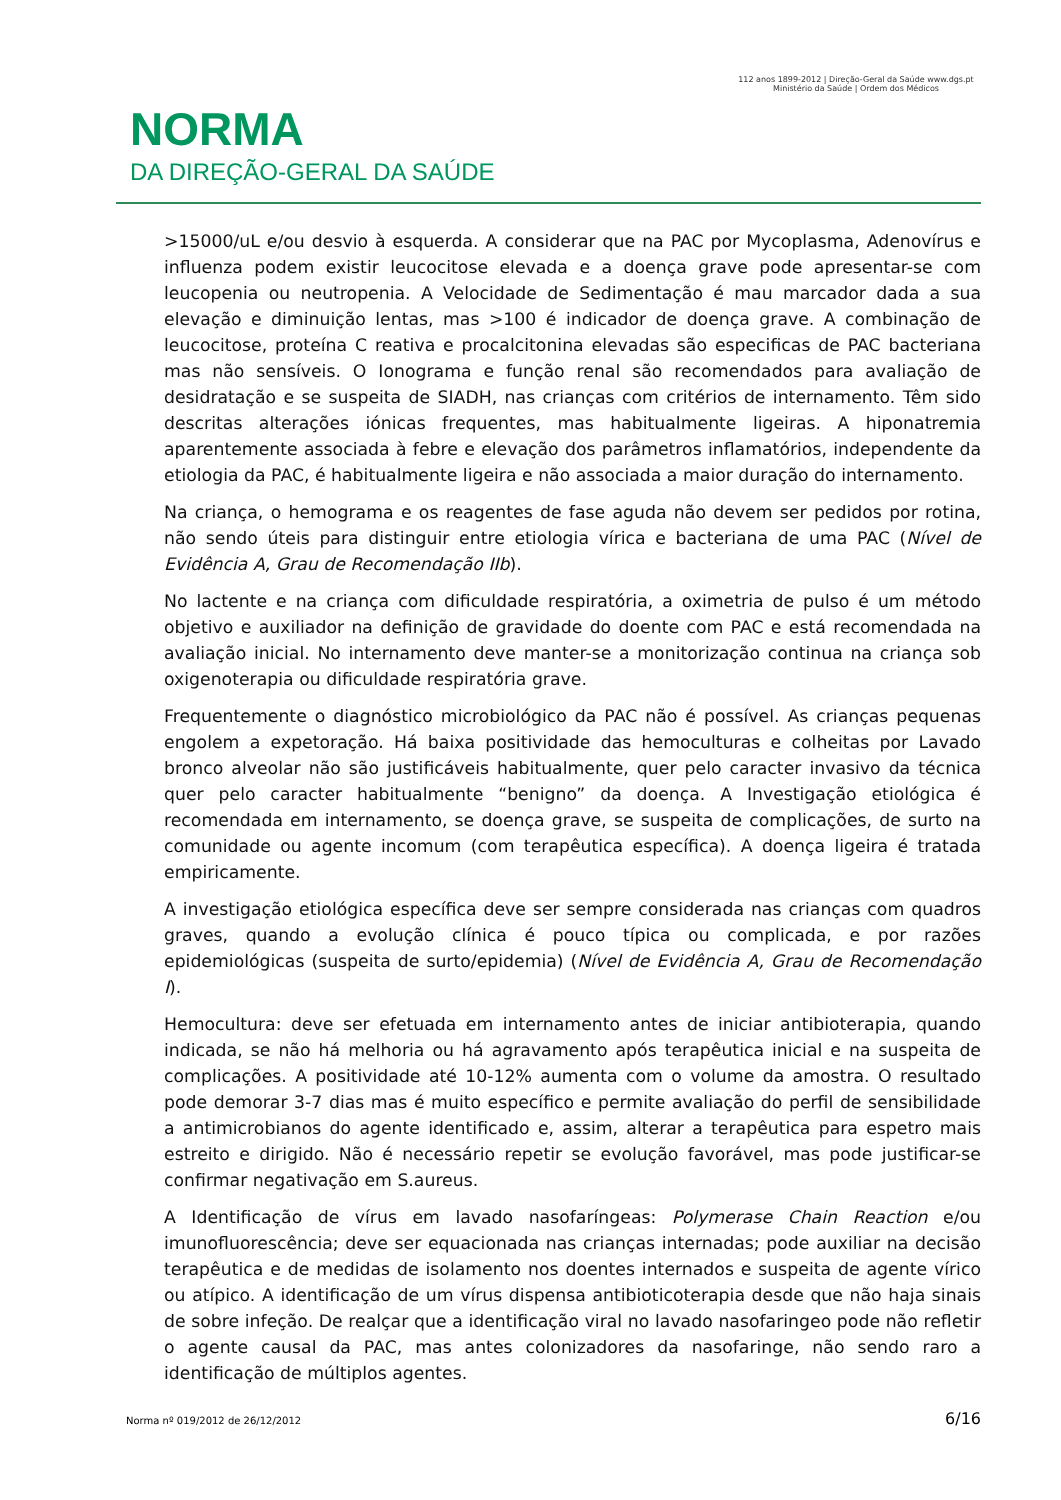NORMA
DA DIREÇÃO-GERAL DA SAÚDE
112 anos 1899-2012 | Direção-Geral da Saúde www.dgs.pt
Ministério da Saúde | Ordem dos Médicos
>15000/uL e/ou desvio à esquerda. A considerar que na PAC por Mycoplasma, Adenovírus e influenza podem existir leucocitose elevada e a doença grave pode apresentar-se com leucopenia ou neutropenia. A Velocidade de Sedimentação é mau marcador dada a sua elevação e diminuição lentas, mas >100 é indicador de doença grave. A combinação de leucocitose, proteína C reativa e procalcitonina elevadas são especificas de PAC bacteriana mas não sensíveis. O Ionograma e função renal são recomendados para avaliação de desidratação e se suspeita de SIADH, nas crianças com critérios de internamento. Têm sido descritas alterações iónicas frequentes, mas habitualmente ligeiras. A hiponatremia aparentemente associada à febre e elevação dos parâmetros inflamatórios, independente da etiologia da PAC, é habitualmente ligeira e não associada a maior duração do internamento.
Na criança, o hemograma e os reagentes de fase aguda não devem ser pedidos por rotina, não sendo úteis para distinguir entre etiologia vírica e bacteriana de uma PAC (Nível de Evidência A, Grau de Recomendação IIb).
No lactente e na criança com dificuldade respiratória, a oximetria de pulso é um método objetivo e auxiliador na definição de gravidade do doente com PAC e está recomendada na avaliação inicial. No internamento deve manter-se a monitorização continua na criança sob oxigenoterapia ou dificuldade respiratória grave.
Frequentemente o diagnóstico microbiológico da PAC não é possível. As crianças pequenas engolem a expetoração. Há baixa positividade das hemoculturas e colheitas por Lavado bronco alveolar não são justificáveis habitualmente, quer pelo caracter invasivo da técnica quer pelo caracter habitualmente “benigno” da doença. A Investigação etiológica é recomendada em internamento, se doença grave, se suspeita de complicações, de surto na comunidade ou agente incomum (com terapêutica específica). A doença ligeira é tratada empiricamente.
A investigação etiológica específica deve ser sempre considerada nas crianças com quadros graves, quando a evolução clínica é pouco típica ou complicada, e por razões epidemiológicas (suspeita de surto/epidemia) (Nível de Evidência A, Grau de Recomendação I).
Hemocultura: deve ser efetuada em internamento antes de iniciar antibioterapia, quando indicada, se não há melhoria ou há agravamento após terapêutica inicial e na suspeita de complicações. A positividade até 10-12% aumenta com o volume da amostra. O resultado pode demorar 3-7 dias mas é muito específico e permite avaliação do perfil de sensibilidade a antimicrobianos do agente identificado e, assim, alterar a terapêutica para espetro mais estreito e dirigido. Não é necessário repetir se evolução favorável, mas pode justificar-se confirmar negativação em S.aureus.
A Identificação de vírus em lavado nasofaríngeas: Polymerase Chain Reaction e/ou imunofluorescência; deve ser equacionada nas crianças internadas; pode auxiliar na decisão terapêutica e de medidas de isolamento nos doentes internados e suspeita de agente vírico ou atípico. A identificação de um vírus dispensa antibioticoterapia desde que não haja sinais de sobre infeção. De realçar que a identificação viral no lavado nasofaringeo pode não refletir o agente causal da PAC, mas antes colonizadores da nasofaringe, não sendo raro a identificação de múltiplos agentes.
Norma nº 019/2012 de 26/12/2012 6/16